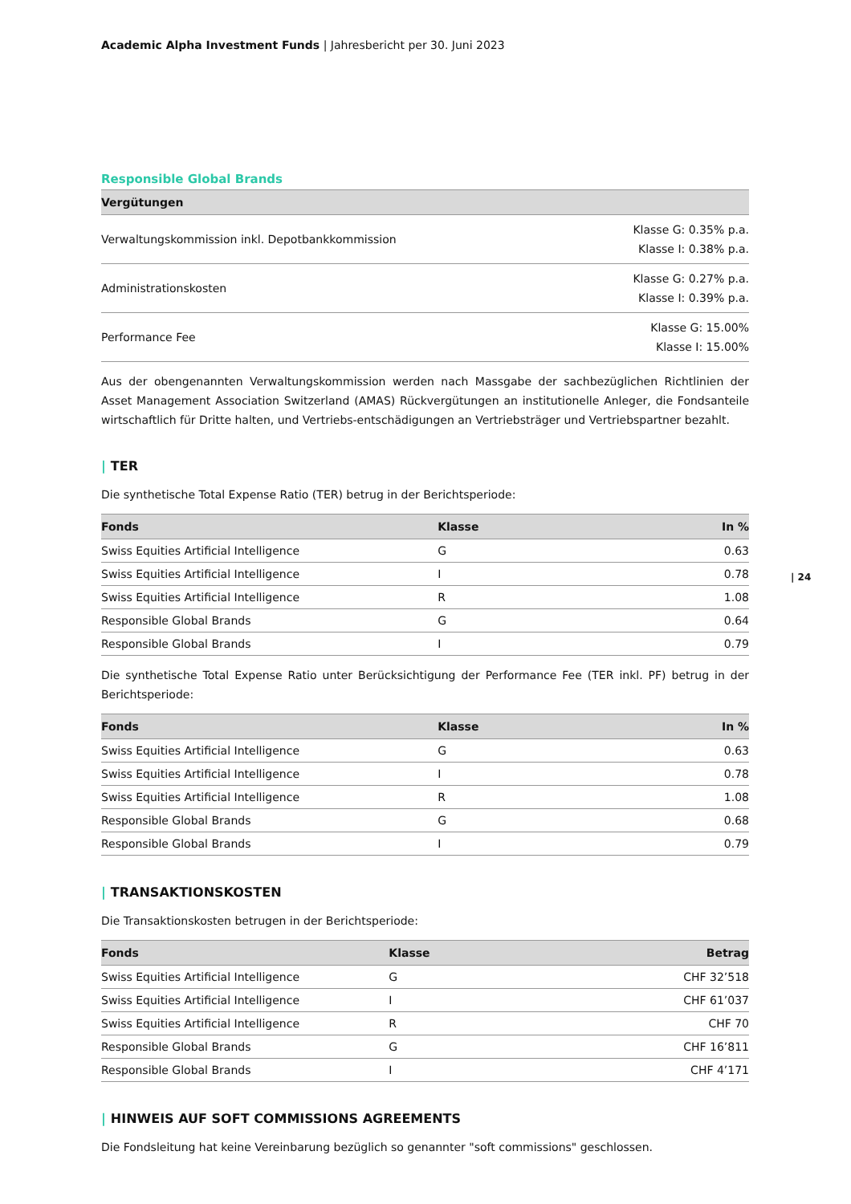Academic Alpha Investment Funds | Jahresbericht per 30. Juni 2023
Responsible Global Brands
| Vergütungen | |
| --- | --- |
| Verwaltungskommission inkl. Depotbankkommission | Klasse G: 0.35% p.a. Klasse I: 0.38% p.a. |
| Administrationskosten | Klasse G: 0.27% p.a. Klasse I: 0.39% p.a. |
| Performance Fee | Klasse G: 15.00% Klasse I: 15.00% |
Aus der obengenannten Verwaltungskommission werden nach Massgabe der sachbezüglichen Richtlinien der Asset Management Association Switzerland (AMAS) Rückvergütungen an institutionelle Anleger, die Fondsanteile wirtschaftlich für Dritte halten, und Vertriebs-entschädigungen an Vertriebsträger und Vertriebspartner bezahlt.
| TER
Die synthetische Total Expense Ratio (TER) betrug in der Berichtsperiode:
| Fonds | Klasse | In % |
| --- | --- | --- |
| Swiss Equities Artificial Intelligence | G | 0.63 |
| Swiss Equities Artificial Intelligence | I | 0.78 |
| Swiss Equities Artificial Intelligence | R | 1.08 |
| Responsible Global Brands | G | 0.64 |
| Responsible Global Brands | I | 0.79 |
Die synthetische Total Expense Ratio unter Berücksichtigung der Performance Fee (TER inkl. PF) betrug in der Berichtsperiode:
| Fonds | Klasse | In % |
| --- | --- | --- |
| Swiss Equities Artificial Intelligence | G | 0.63 |
| Swiss Equities Artificial Intelligence | I | 0.78 |
| Swiss Equities Artificial Intelligence | R | 1.08 |
| Responsible Global Brands | G | 0.68 |
| Responsible Global Brands | I | 0.79 |
| TRANSAKTIONSKOSTEN
Die Transaktionskosten betrugen in der Berichtsperiode:
| Fonds | Klasse | Betrag |
| --- | --- | --- |
| Swiss Equities Artificial Intelligence | G | CHF 32’518 |
| Swiss Equities Artificial Intelligence | I | CHF 61’037 |
| Swiss Equities Artificial Intelligence | R | CHF 70 |
| Responsible Global Brands | G | CHF 16’811 |
| Responsible Global Brands | I | CHF 4’171 |
| HINWEIS AUF SOFT COMMISSIONS AGREEMENTS
Die Fondsleitung hat keine Vereinbarung bezüglich so genannter "soft commissions" geschlossen.
| 24